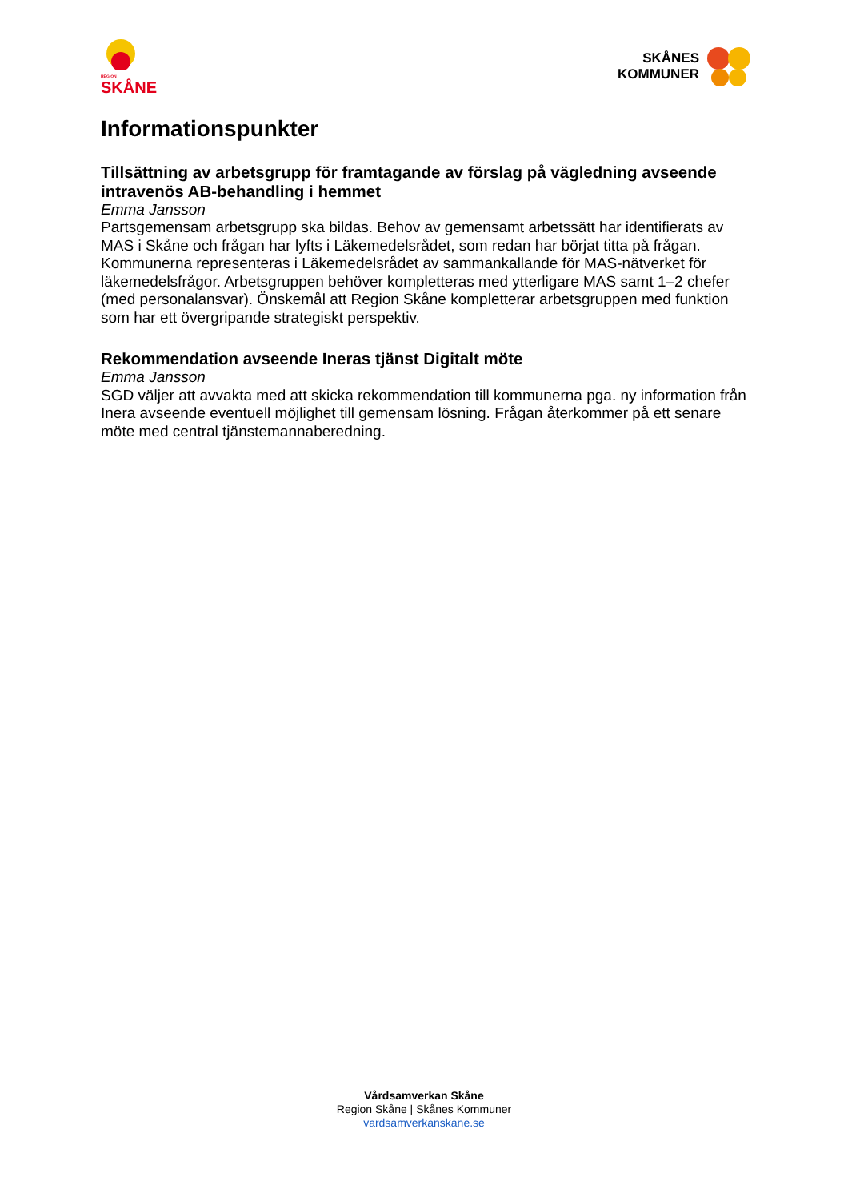REGION
SKÅNE
SKÅNES
KOMMUNER
Informationspunkter
Tillsättning av arbetsgrupp för framtagande av förslag på vägledning avseende intravenös AB-behandling i hemmet
Emma Jansson
Partsgemensam arbetsgrupp ska bildas. Behov av gemensamt arbetssätt har identifierats av MAS i Skåne och frågan har lyfts i Läkemedelsrådet, som redan har börjat titta på frågan. Kommunerna representeras i Läkemedelsrådet av sammankallande för MAS-nätverket för läkemedelsfrågor. Arbetsgruppen behöver kompletteras med ytterligare MAS samt 1–2 chefer (med personalansvar). Önskemål att Region Skåne kompletterar arbetsgruppen med funktion som har ett övergripande strategiskt perspektiv.
Rekommendation avseende Ineras tjänst Digitalt möte
Emma Jansson
SGD väljer att avvakta med att skicka rekommendation till kommunerna pga. ny information från Inera avseende eventuell möjlighet till gemensam lösning. Frågan återkommer på ett senare möte med central tjänstemannaberedning.
Vårdsamverkan Skåne
Region Skåne | Skånes Kommuner
vardsamverkanskane.se